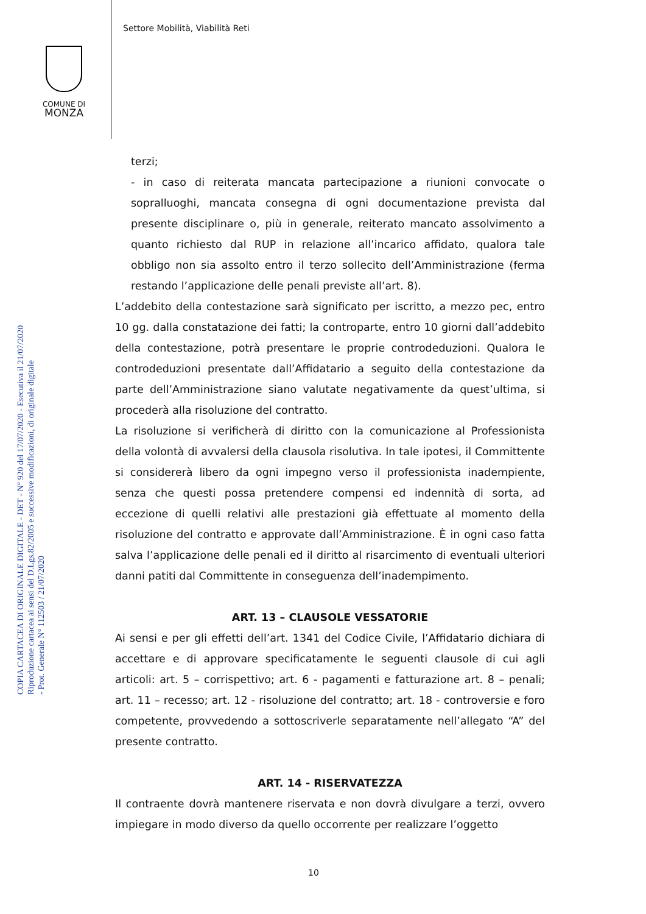Settore Mobilità, Viabilità Reti
COMUNE DI
MONZA
COPIA CARTACEA DI ORIGINALE DIGITALE - DET - N° 920 del 17/07/2020 - Esecutiva il 21/07/2020
Riproduzione cartacea ai sensi del D.Lgs.82/2005 e successive modificazioni, di originale digitale
- Prot. Generale N° 112503 / 21/07/2020
terzi;
- in caso di reiterata mancata partecipazione a riunioni convocate o sopralluoghi, mancata consegna di ogni documentazione prevista dal presente disciplinare o, più in generale, reiterato mancato assolvimento a quanto richiesto dal RUP in relazione all’incarico affidato, qualora tale obbligo non sia assolto entro il terzo sollecito dell’Amministrazione (ferma restando l’applicazione delle penali previste all’art. 8).
L’addebito della contestazione sarà significato per iscritto, a mezzo pec, entro 10 gg. dalla constatazione dei fatti; la controparte, entro 10 giorni dall’addebito della contestazione, potrà presentare le proprie controdeduzioni. Qualora le controdeduzioni presentate dall’Affidatario a seguito della contestazione da parte dell’Amministrazione siano valutate negativamente da quest’ultima, si procederà alla risoluzione del contratto.
La risoluzione si verificherà di diritto con la comunicazione al Professionista della volontà di avvalersi della clausola risolutiva. In tale ipotesi, il Committente si considererà libero da ogni impegno verso il professionista inadempiente, senza che questi possa pretendere compensi ed indennità di sorta, ad eccezione di quelli relativi alle prestazioni già effettuate al momento della risoluzione del contratto e approvate dall’Amministrazione. È in ogni caso fatta salva l’applicazione delle penali ed il diritto al risarcimento di eventuali ulteriori danni patiti dal Committente in conseguenza dell’inadempimento.
ART. 13 – CLAUSOLE VESSATORIE
Ai sensi e per gli effetti dell’art. 1341 del Codice Civile, l’Affidatario dichiara di accettare e di approvare specificatamente le seguenti clausole di cui agli articoli: art. 5 – corrispettivo; art. 6 - pagamenti e fatturazione art. 8 – penali; art. 11 – recesso; art. 12 - risoluzione del contratto; art. 18 - controversie e foro competente, provvedendo a sottoscriverle separatamente nell’allegato “A” del presente contratto.
ART. 14 - RISERVATEZZA
Il contraente dovrà mantenere riservata e non dovrà divulgare a terzi, ovvero impiegare in modo diverso da quello occorrente per realizzare l’oggetto
10